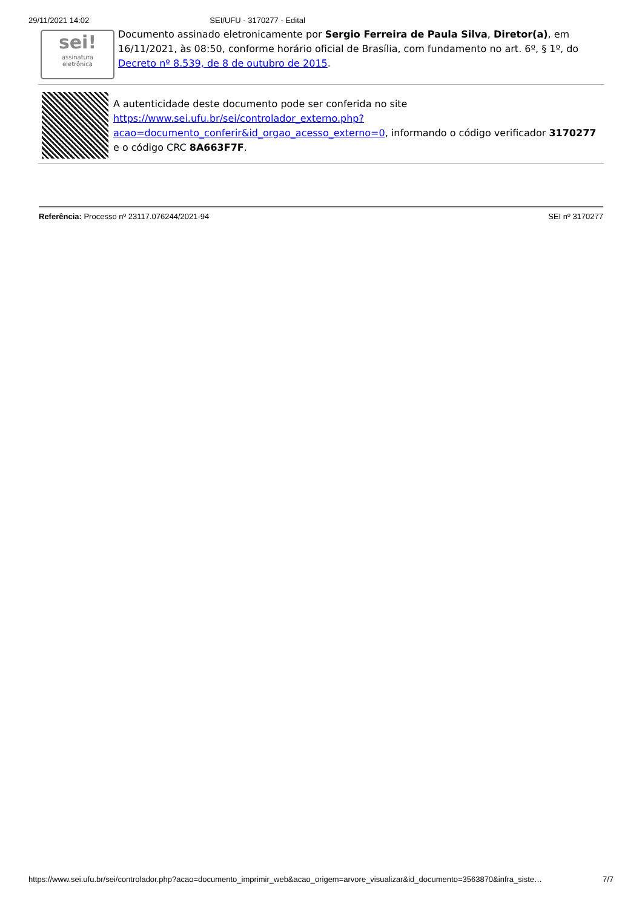29/11/2021 14:02 SEI/UFU - 3170277 - Edital
sei!
assinatura
eletrônica
Documento assinado eletronicamente por Sergio Ferreira de Paula Silva, Diretor(a), em 16/11/2021, às 08:50, conforme horário oficial de Brasília, com fundamento no art. 6º, § 1º, do Decreto nº 8.539, de 8 de outubro de 2015.
A autenticidade deste documento pode ser conferida no site https://www.sei.ufu.br/sei/controlador_externo.php?acao=documento_conferir&id_orgao_acesso_externo=0, informando o código verificador 3170277 e o código CRC 8A663F7F.
Referência: Processo nº 23117.076244/2021-94 SEI nº 3170277
https://www.sei.ufu.br/sei/controlador.php?acao=documento_imprimir_web&acao_origem=arvore_visualizar&id_documento=3563870&infra_siste… 7/7